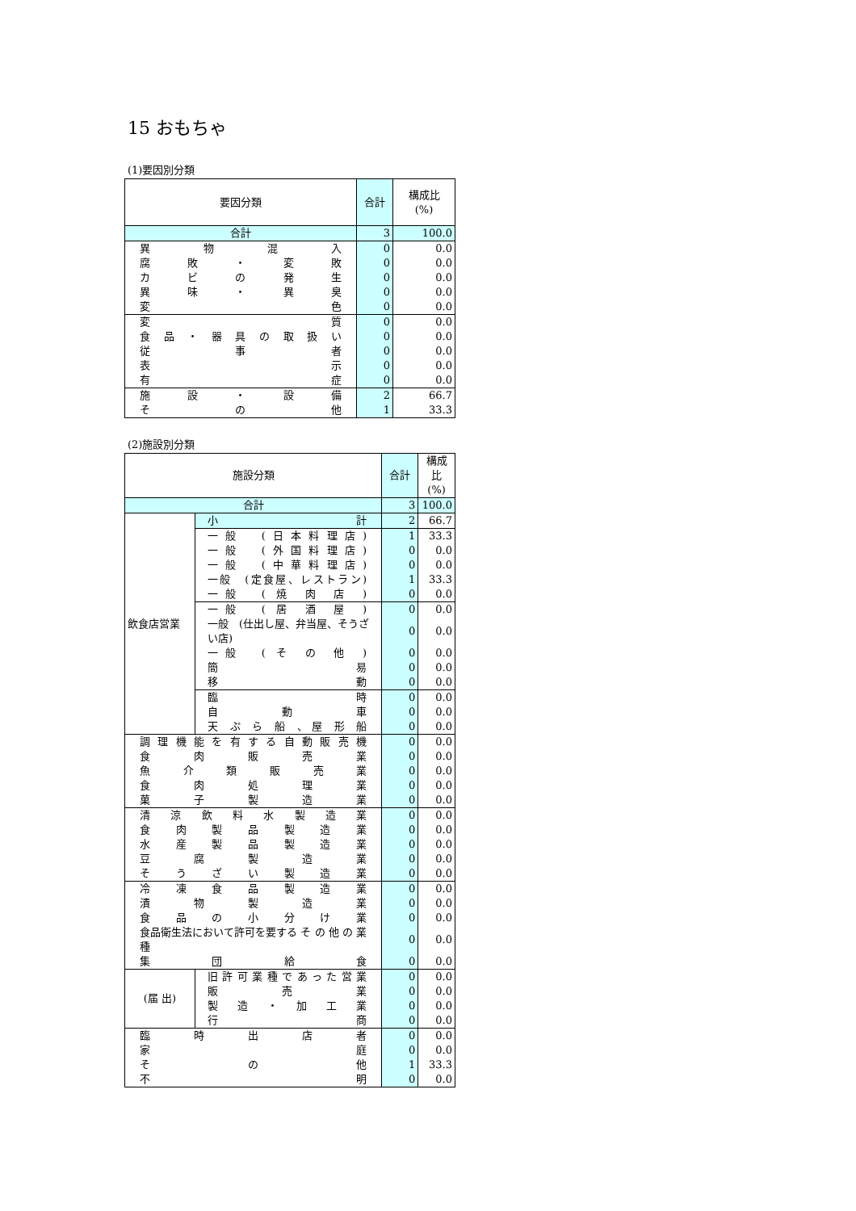15 おもちゃ
(1)要因別分類
| 要因分類 | 合計 | 構成比 (%) |
| --- | --- | --- |
| 合計 | 3 | 100.0 |
| 異 物 混 入 | 0 | 0.0 |
| 腐 敗 ・ 変 敗 | 0 | 0.0 |
| カ ビ の 発 生 | 0 | 0.0 |
| 異 味 ・ 異 臭 | 0 | 0.0 |
| 変 色 | 0 | 0.0 |
| 変 質 | 0 | 0.0 |
| 食 品 ・ 器 具 の 取 扱 い | 0 | 0.0 |
| 従 事 者 | 0 | 0.0 |
| 表 示 | 0 | 0.0 |
| 有 症 | 0 | 0.0 |
| 施 設 ・ 設 備 | 2 | 66.7 |
| そ の 他 | 1 | 33.3 |
(2)施設別分類
| 施設分類 | | 合計 | 構成比 (%) |
| --- | --- | --- | --- |
| 合計 | | 3 | 100.0 |
| 飲食店営業 | 小 計 | 2 | 66.7 |
| | 一般 (日本料理店) | 1 | 33.3 |
| | 一般 (外国料理店) | 0 | 0.0 |
| | 一般 (中華料理店) | 0 | 0.0 |
| | 一般 (定食屋、レストラン) | 1 | 33.3 |
| | 一般 ( 焼 肉 店 ) | 0 | 0.0 |
| | 一般 ( 居 酒 屋 ) | 0 | 0.0 |
| | 一般 (仕出し屋、弁当屋、そうざい店) | 0 | 0.0 |
| | 一般 ( そ の 他 ) | 0 | 0.0 |
| | 簡 易 | 0 | 0.0 |
| | 移 動 | 0 | 0.0 |
| | 臨 時 | 0 | 0.0 |
| | 自 動 車 | 0 | 0.0 |
| | 天 ぷ ら 船 、屋 形 船 | 0 | 0.0 |
| 調 理 機 能 を 有 す る 自 動 販 売 機 | | 0 | 0.0 |
| 食 肉 販 売 業 | | 0 | 0.0 |
| 魚 介 類 販 売 業 | | 0 | 0.0 |
| 食 肉 処 理 業 | | 0 | 0.0 |
| 菓 子 製 造 業 | | 0 | 0.0 |
| 清 涼 飲 料 水 製 造 業 | | 0 | 0.0 |
| 食 肉 製 品 製 造 業 | | 0 | 0.0 |
| 水 産 製 品 製 造 業 | | 0 | 0.0 |
| 豆 腐 製 造 業 | | 0 | 0.0 |
| そ う ざ い 製 造 業 | | 0 | 0.0 |
| 冷 凍 食 品 製 造 業 | | 0 | 0.0 |
| 漬 物 製 造 業 | | 0 | 0.0 |
| 食 品 の 小 分 け 業 | | 0 | 0.0 |
| 食品衛生法において許可を要する そ の 他 の 業 種 | | 0 | 0.0 |
| 集 団 給 食 | | 0 | 0.0 |
| (届 出) | 旧許可業種であった営業 | 0 | 0.0 |
| | 販 売 業 | 0 | 0.0 |
| | 製 造 ・ 加 工 業 | 0 | 0.0 |
| | 行 商 | 0 | 0.0 |
| 臨 時 出 店 者 | | 0 | 0.0 |
| 家 庭 | | 0 | 0.0 |
| そ の 他 | | 1 | 33.3 |
| 不 明 | | 0 | 0.0 |